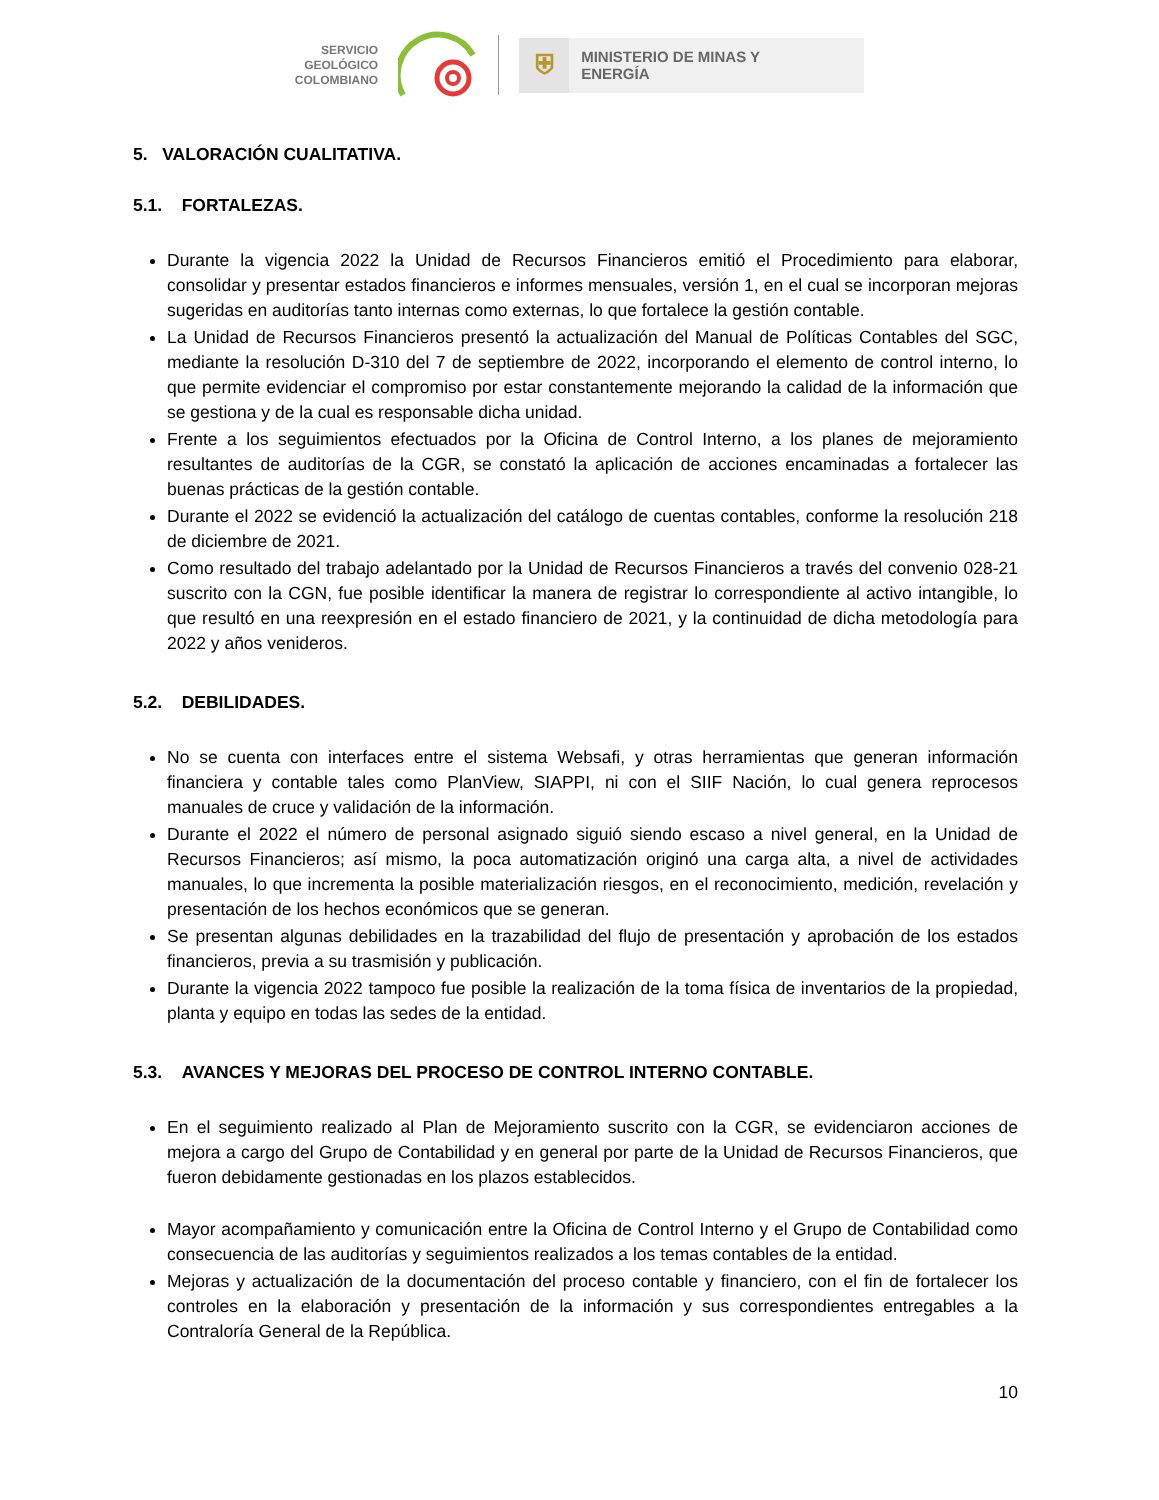SERVICIO
GEOLÓGICO
COLOMBIANO
⛨
MINISTERIO DE MINAS Y
ENERGÍA
5. VALORACIÓN CUALITATIVA.
5.1. FORTALEZAS.
Durante la vigencia 2022 la Unidad de Recursos Financieros emitió el Procedimiento para elaborar, consolidar y presentar estados financieros e informes mensuales, versión 1, en el cual se incorporan mejoras sugeridas en auditorías tanto internas como externas, lo que fortalece la gestión contable.
La Unidad de Recursos Financieros presentó la actualización del Manual de Políticas Contables del SGC, mediante la resolución D-310 del 7 de septiembre de 2022, incorporando el elemento de control interno, lo que permite evidenciar el compromiso por estar constantemente mejorando la calidad de la información que se gestiona y de la cual es responsable dicha unidad.
Frente a los seguimientos efectuados por la Oficina de Control Interno, a los planes de mejoramiento resultantes de auditorías de la CGR, se constató la aplicación de acciones encaminadas a fortalecer las buenas prácticas de la gestión contable.
Durante el 2022 se evidenció la actualización del catálogo de cuentas contables, conforme la resolución 218 de diciembre de 2021.
Como resultado del trabajo adelantado por la Unidad de Recursos Financieros a través del convenio 028-21 suscrito con la CGN, fue posible identificar la manera de registrar lo correspondiente al activo intangible, lo que resultó en una reexpresión en el estado financiero de 2021, y la continuidad de dicha metodología para 2022 y años venideros.
5.2. DEBILIDADES.
No se cuenta con interfaces entre el sistema Websafi, y otras herramientas que generan información financiera y contable tales como PlanView, SIAPPI, ni con el SIIF Nación, lo cual genera reprocesos manuales de cruce y validación de la información.
Durante el 2022 el número de personal asignado siguió siendo escaso a nivel general, en la Unidad de Recursos Financieros; así mismo, la poca automatización originó una carga alta, a nivel de actividades manuales, lo que incrementa la posible materialización riesgos, en el reconocimiento, medición, revelación y presentación de los hechos económicos que se generan.
Se presentan algunas debilidades en la trazabilidad del flujo de presentación y aprobación de los estados financieros, previa a su trasmisión y publicación.
Durante la vigencia 2022 tampoco fue posible la realización de la toma física de inventarios de la propiedad, planta y equipo en todas las sedes de la entidad.
5.3. AVANCES Y MEJORAS DEL PROCESO DE CONTROL INTERNO CONTABLE.
En el seguimiento realizado al Plan de Mejoramiento suscrito con la CGR, se evidenciaron acciones de mejora a cargo del Grupo de Contabilidad y en general por parte de la Unidad de Recursos Financieros, que fueron debidamente gestionadas en los plazos establecidos.
Mayor acompañamiento y comunicación entre la Oficina de Control Interno y el Grupo de Contabilidad como consecuencia de las auditorías y seguimientos realizados a los temas contables de la entidad.
Mejoras y actualización de la documentación del proceso contable y financiero, con el fin de fortalecer los controles en la elaboración y presentación de la información y sus correspondientes entregables a la Contraloría General de la República.
10